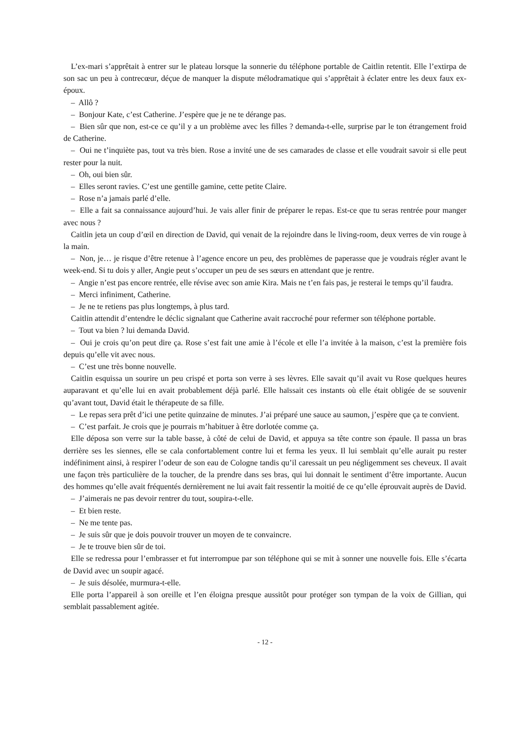L’ex-mari s’apprêtait à entrer sur le plateau lorsque la sonnerie du téléphone portable de Caitlin retentit. Elle l’extirpa de son sac un peu à contrecœur, déçue de manquer la dispute mélodramatique qui s’apprêtait à éclater entre les deux faux ex-époux.
– Allô ?
– Bonjour Kate, c’est Catherine. J’espère que je ne te dérange pas.
– Bien sûr que non, est-ce ce qu’il y a un problème avec les filles ? demanda-t-elle, surprise par le ton étrangement froid de Catherine.
– Oui ne t’inquiète pas, tout va très bien. Rose a invité une de ses camarades de classe et elle voudrait savoir si elle peut rester pour la nuit.
– Oh, oui bien sûr.
– Elles seront ravies. C’est une gentille gamine, cette petite Claire.
– Rose n’a jamais parlé d’elle.
– Elle a fait sa connaissance aujourd’hui. Je vais aller finir de préparer le repas. Est-ce que tu seras rentrée pour manger avec nous ?
Caitlin jeta un coup d’œil en direction de David, qui venait de la rejoindre dans le living-room, deux verres de vin rouge à la main.
– Non, je… je risque d’être retenue à l’agence encore un peu, des problèmes de paperasse que je voudrais régler avant le week-end. Si tu dois y aller, Angie peut s’occuper un peu de ses sœurs en attendant que je rentre.
– Angie n’est pas encore rentrée, elle révise avec son amie Kira. Mais ne t’en fais pas, je resterai le temps qu’il faudra.
– Merci infiniment, Catherine.
– Je ne te retiens pas plus longtemps, à plus tard.
Caitlin attendit d’entendre le déclic signalant que Catherine avait raccroché pour refermer son téléphone portable.
– Tout va bien ? lui demanda David.
– Oui je crois qu’on peut dire ça. Rose s’est fait une amie à l’école et elle l’a invitée à la maison, c’est la première fois depuis qu’elle vit avec nous.
– C’est une très bonne nouvelle.
Caitlin esquissa un sourire un peu crispé et porta son verre à ses lèvres. Elle savait qu’il avait vu Rose quelques heures auparavant et qu’elle lui en avait probablement déjà parlé. Elle haïssait ces instants où elle était obligée de se souvenir qu’avant tout, David était le thérapeute de sa fille.
– Le repas sera prêt d’ici une petite quinzaine de minutes. J’ai préparé une sauce au saumon, j’espère que ça te convient.
– C’est parfait. Je crois que je pourrais m’habituer à être dorlotée comme ça.
Elle déposa son verre sur la table basse, à côté de celui de David, et appuya sa tête contre son épaule. Il passa un bras derrière ses les siennes, elle se cala confortablement contre lui et ferma les yeux. Il lui semblait qu’elle aurait pu rester indéfiniment ainsi, à respirer l’odeur de son eau de Cologne tandis qu’il caressait un peu négligemment ses cheveux. Il avait une façon très particulière de la toucher, de la prendre dans ses bras, qui lui donnait le sentiment d’être importante. Aucun des hommes qu’elle avait fréquentés dernièrement ne lui avait fait ressentir la moitié de ce qu’elle éprouvait auprès de David.
– J’aimerais ne pas devoir rentrer du tout, soupira-t-elle.
– Et bien reste.
– Ne me tente pas.
– Je suis sûr que je dois pouvoir trouver un moyen de te convaincre.
– Je te trouve bien sûr de toi.
Elle se redressa pour l’embrasser et fut interrompue par son téléphone qui se mit à sonner une nouvelle fois. Elle s’écarta de David avec un soupir agacé.
– Je suis désolée, murmura-t-elle.
Elle porta l’appareil à son oreille et l’en éloigna presque aussitôt pour protéger son tympan de la voix de Gillian, qui semblait passablement agitée.
- 12 -